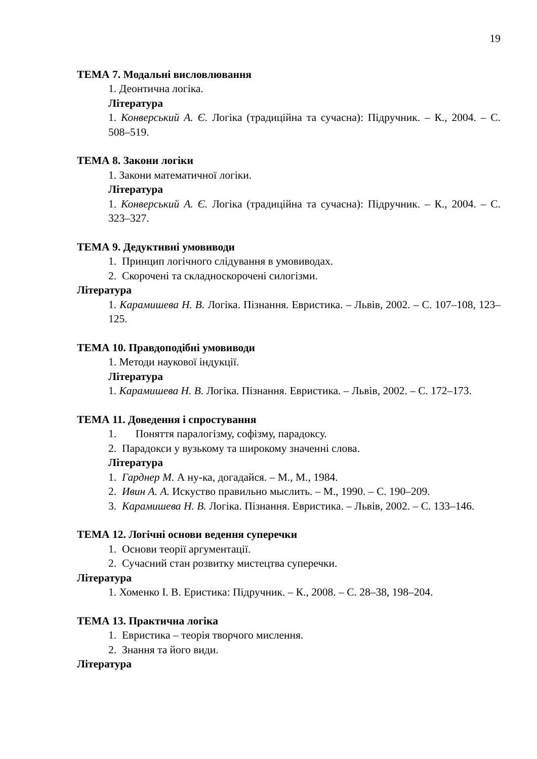19
ТЕМА 7. Модальні висловлювання
1. Деонтична логіка.
Література
1. Конверський А. Є. Логіка (традиційна та сучасна): Підручник. – К., 2004. – С. 508–519.
ТЕМА 8. Закони логіки
1. Закони математичної логіки.
Література
1. Конверський А. Є. Логіка (традиційна та сучасна): Підручник. – К., 2004. – С. 323–327.
ТЕМА 9. Дедуктивні умовиводи
1. Принцип логічного слідування в умовиводах.
2. Скорочені та складноскорочені силогізми.
Література
1. Карамишева Н. В. Логіка. Пізнання. Евристика. – Львів, 2002. – С. 107–108, 123–125.
ТЕМА 10. Правдоподібні умовиводи
1. Методи наукової індукції.
Література
1. Карамишева Н. В. Логіка. Пізнання. Евристика. – Львів, 2002. – С. 172–173.
ТЕМА 11. Доведення і спростування
1. Поняття паралогізму, софізму, парадоксу.
2. Парадокси у вузькому та широкому значенні слова.
Література
1. Гарднер М. А ну-ка, догадайся. – М., М., 1984.
2. Ивин А. А. Искуство правильно мыслить. – М., 1990. – С. 190–209.
3. Карамишева Н. В. Логіка. Пізнання. Евристика. – Львів, 2002. – С. 133–146.
ТЕМА 12. Логічні основи ведення суперечки
1. Основи теорії аргументації.
2. Сучасний стан розвитку мистецтва суперечки.
Література
1. Хоменко І. В. Еристика: Підручник. – К., 2008. – С. 28–38, 198–204.
ТЕМА 13. Практична логіка
1. Евристика – теорія творчого мислення.
2. Знання та його види.
Література